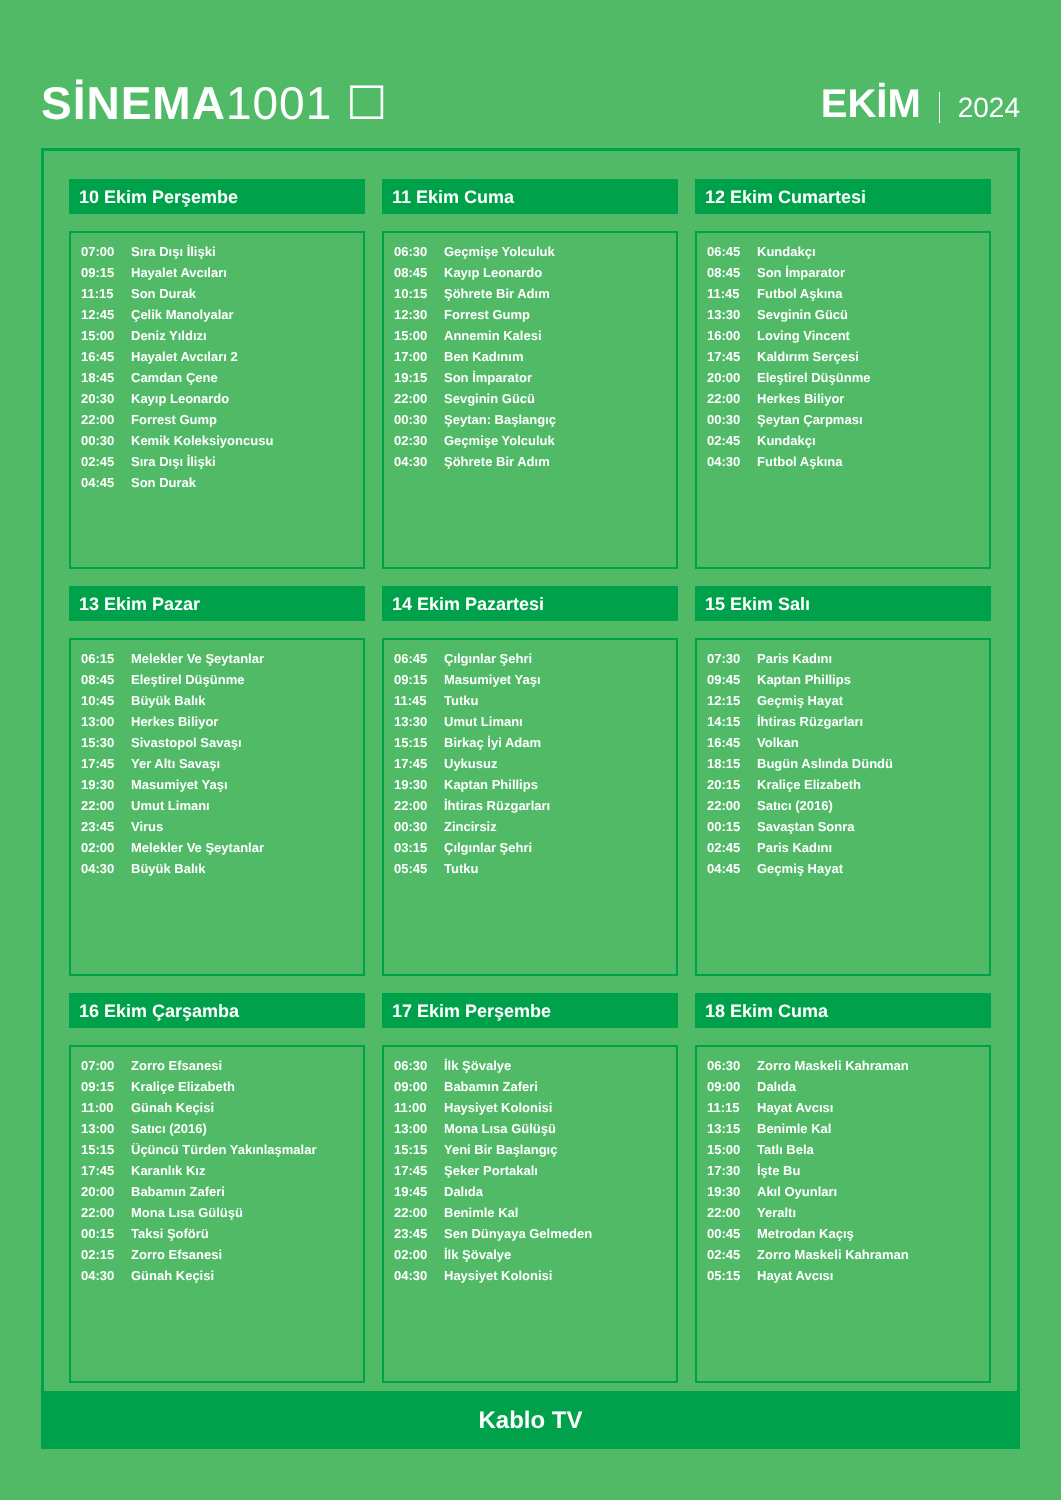SİNEMA1001 ☐
EKİM 2024
10 Ekim Perşembe
| 07:00 | Sıra Dışı İlişki |
| 09:15 | Hayalet Avcıları |
| 11:15 | Son Durak |
| 12:45 | Çelik Manolyalar |
| 15:00 | Deniz Yıldızı |
| 16:45 | Hayalet Avcıları 2 |
| 18:45 | Camdan Çene |
| 20:30 | Kayıp Leonardo |
| 22:00 | Forrest Gump |
| 00:30 | Kemik Koleksiyoncusu |
| 02:45 | Sıra Dışı İlişki |
| 04:45 | Son Durak |
11 Ekim Cuma
| 06:30 | Geçmişe Yolculuk |
| 08:45 | Kayıp Leonardo |
| 10:15 | Şöhrete Bir Adım |
| 12:30 | Forrest Gump |
| 15:00 | Annemin Kalesi |
| 17:00 | Ben Kadınım |
| 19:15 | Son İmparator |
| 22:00 | Sevginin Gücü |
| 00:30 | Şeytan: Başlangıç |
| 02:30 | Geçmişe Yolculuk |
| 04:30 | Şöhrete Bir Adım |
12 Ekim Cumartesi
| 06:45 | Kundakçı |
| 08:45 | Son İmparator |
| 11:45 | Futbol Aşkına |
| 13:30 | Sevginin Gücü |
| 16:00 | Loving Vincent |
| 17:45 | Kaldırım Serçesi |
| 20:00 | Eleştirel Düşünme |
| 22:00 | Herkes Biliyor |
| 00:30 | Şeytan Çarpması |
| 02:45 | Kundakçı |
| 04:30 | Futbol Aşkına |
13 Ekim Pazar
| 06:15 | Melekler Ve Şeytanlar |
| 08:45 | Eleştirel Düşünme |
| 10:45 | Büyük Balık |
| 13:00 | Herkes Biliyor |
| 15:30 | Sivastopol Savaşı |
| 17:45 | Yer Altı Savaşı |
| 19:30 | Masumiyet Yaşı |
| 22:00 | Umut Limanı |
| 23:45 | Virus |
| 02:00 | Melekler Ve Şeytanlar |
| 04:30 | Büyük Balık |
14 Ekim Pazartesi
| 06:45 | Çılgınlar Şehri |
| 09:15 | Masumiyet Yaşı |
| 11:45 | Tutku |
| 13:30 | Umut Limanı |
| 15:15 | Birkaç İyi Adam |
| 17:45 | Uykusuz |
| 19:30 | Kaptan Phillips |
| 22:00 | İhtiras Rüzgarları |
| 00:30 | Zincirsiz |
| 03:15 | Çılgınlar Şehri |
| 05:45 | Tutku |
15 Ekim Salı
| 07:30 | Paris Kadını |
| 09:45 | Kaptan Phillips |
| 12:15 | Geçmiş Hayat |
| 14:15 | İhtiras Rüzgarları |
| 16:45 | Volkan |
| 18:15 | Bugün Aslında Dündü |
| 20:15 | Kraliçe Elizabeth |
| 22:00 | Satıcı (2016) |
| 00:15 | Savaştan Sonra |
| 02:45 | Paris Kadını |
| 04:45 | Geçmiş Hayat |
16 Ekim Çarşamba
| 07:00 | Zorro Efsanesi |
| 09:15 | Kraliçe Elizabeth |
| 11:00 | Günah Keçisi |
| 13:00 | Satıcı (2016) |
| 15:15 | Üçüncü Türden Yakınlaşmalar |
| 17:45 | Karanlık Kız |
| 20:00 | Babamın Zaferi |
| 22:00 | Mona Lısa Gülüşü |
| 00:15 | Taksi Şoförü |
| 02:15 | Zorro Efsanesi |
| 04:30 | Günah Keçisi |
17 Ekim Perşembe
| 06:30 | İlk Şövalye |
| 09:00 | Babamın Zaferi |
| 11:00 | Haysiyet Kolonisi |
| 13:00 | Mona Lısa Gülüşü |
| 15:15 | Yeni Bir Başlangıç |
| 17:45 | Şeker Portakalı |
| 19:45 | Dalıda |
| 22:00 | Benimle Kal |
| 23:45 | Sen Dünyaya Gelmeden |
| 02:00 | İlk Şövalye |
| 04:30 | Haysiyet Kolonisi |
18 Ekim Cuma
| 06:30 | Zorro Maskeli Kahraman |
| 09:00 | Dalıda |
| 11:15 | Hayat Avcısı |
| 13:15 | Benimle Kal |
| 15:00 | Tatlı Bela |
| 17:30 | İşte Bu |
| 19:30 | Akıl Oyunları |
| 22:00 | Yeraltı |
| 00:45 | Metrodan Kaçış |
| 02:45 | Zorro Maskeli Kahraman |
| 05:15 | Hayat Avcısı |
Kablo TV